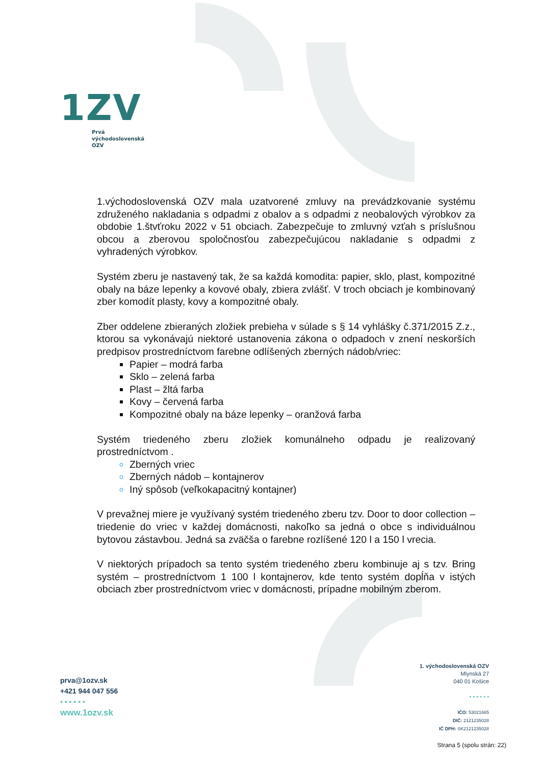1ZV
Prvá
východoslovenská
OZV
1.východoslovenská OZV mala uzatvorené zmluvy na prevádzkovanie systému združeného nakladania s odpadmi z obalov a s odpadmi z neobalových výrobkov za obdobie 1.štvťroku 2022 v 51 obciach. Zabezpečuje to zmluvný vzťah s príslušnou obcou a zberovou spoločnosťou zabezpečujúcou nakladanie s odpadmi z vyhradených výrobkov.
Systém zberu je nastavený tak, že sa každá komodita: papier, sklo, plast, kompozitné obaly na báze lepenky a kovové obaly, zbiera zvlášť. V troch obciach je kombinovaný zber komodít plasty, kovy a kompozitné obaly.
Zber oddelene zbieraných zložiek prebieha v súlade s § 14 vyhlášky č.371/2015 Z.z., ktorou sa vykonávajú niektoré ustanovenia zákona o odpadoch v znení neskorších predpisov prostredníctvom farebne odlíšených zberných nádob/vriec:
Papier – modrá farba
Sklo – zelená farba
Plast – žltá farba
Kovy – červená farba
Kompozitné obaly na báze lepenky – oranžová farba
Systém triedeného zberu zložiek komunálneho odpadu je realizovaný prostredníctvom .
Zberných vriec
Zberných nádob – kontajnerov
Iný spôsob (veľkokapacitný kontajner)
V prevažnej miere je využívaný systém triedeného zberu tzv. Door to door collection – triedenie do vriec v každej domácnosti, nakoľko sa jedná o obce s individuálnou bytovou zástavbou. Jedná sa zväčša o farebne rozlíšené 120 l a 150 l vrecia.
V niektorých prípadoch sa tento systém triedeného zberu kombinuje aj s tzv. Bring systém – prostredníctvom 1 100 l kontajnerov, kde tento systém dopĺňa v istých obciach zber prostredníctvom vriec v domácnosti, prípadne mobilným zberom.
prva@1ozv.sk
+421 944 047 556
• • • • • •
www.1ozv.sk
1. východoslovenská OZV
Mlynská 27
040 01 Košice
• • • • • •
IČO: 53021665
DIČ: 2121235028
IČ DPH: SK2121235028
Strana 5 (spolu strán: 22)